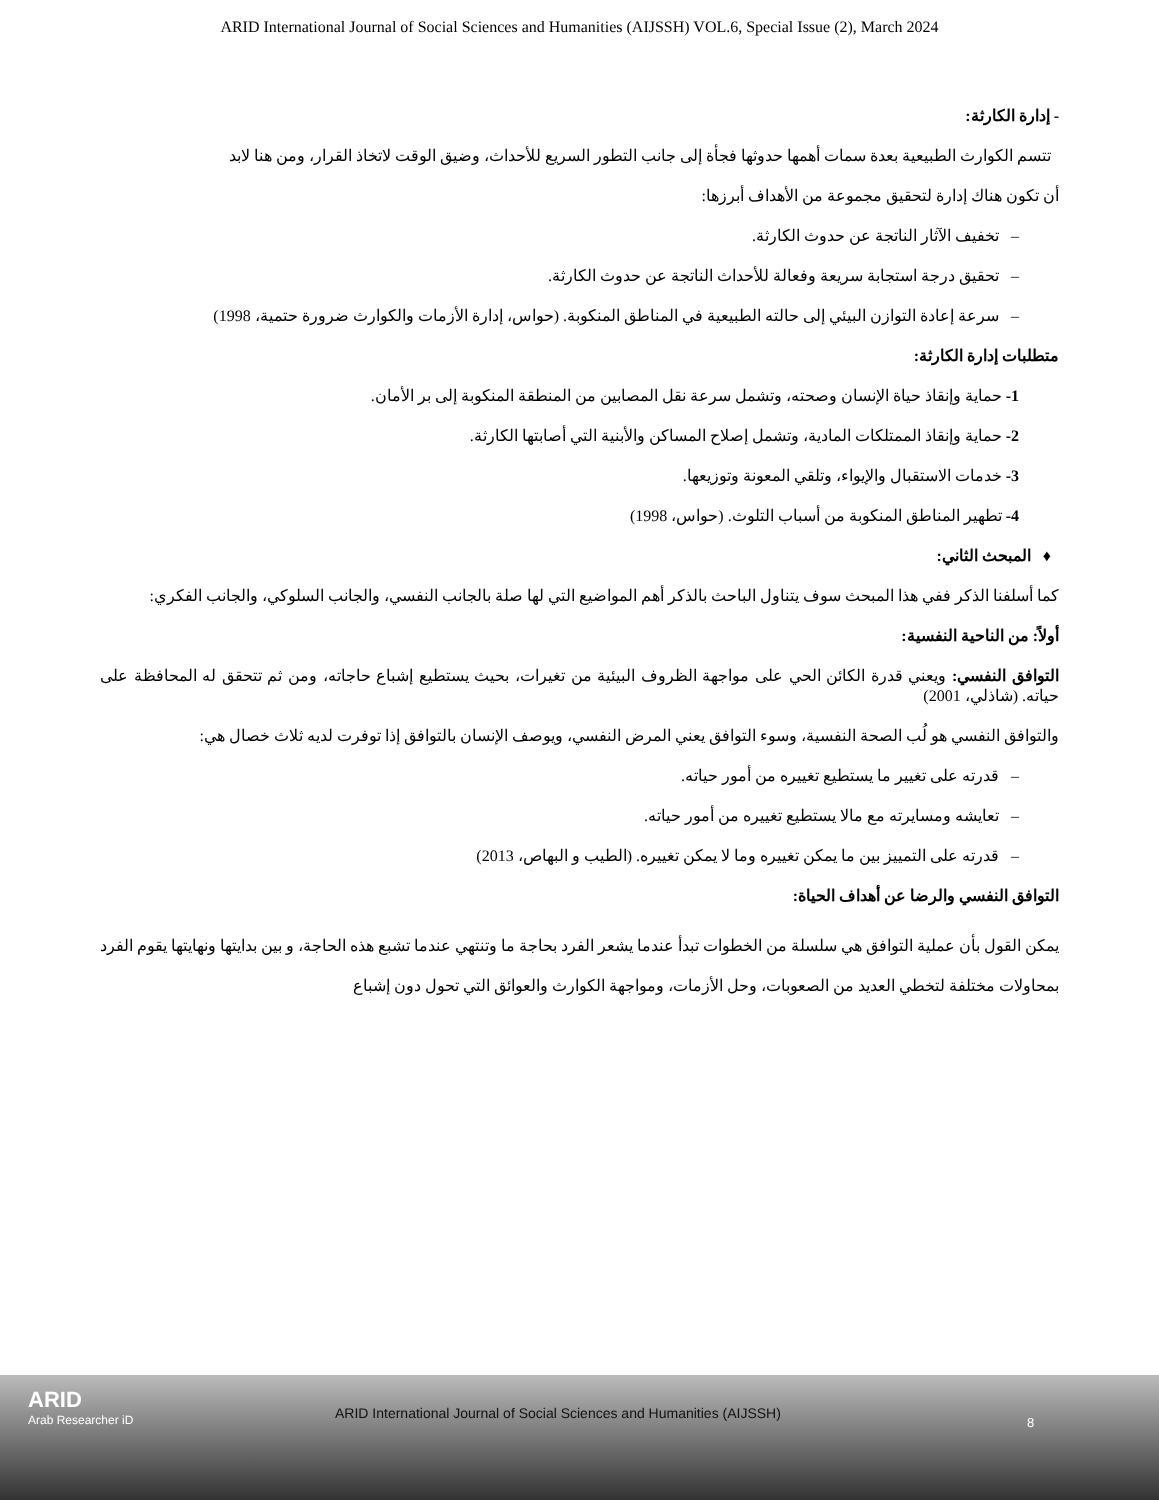ARID International Journal of Social Sciences and Humanities (AIJSSH) VOL.6, Special Issue (2), March 2024
- إدارة الكارثة:
تتسم الكوارث الطبيعية بعدة سمات أهمها حدوثها فجأة إلى جانب التطور السريع للأحداث، وضيق الوقت لاتخاذ القرار، ومن هنا لابد
أن تكون هناك إدارة لتحقيق مجموعة من الأهداف أبرزها:
– تخفيف الآثار الناتجة عن حدوث الكارثة.
– تحقيق درجة استجابة سريعة وفعالة للأحداث الناتجة عن حدوث الكارثة.
– سرعة إعادة التوازن البيئي إلى حالته الطبيعية في المناطق المنكوبة. (حواس، إدارة الأزمات والكوارث ضرورة حتمية، 1998)
متطلبات إدارة الكارثة:
1- حماية وإنقاذ حياة الإنسان وصحته، وتشمل سرعة نقل المصابين من المنطقة المنكوبة إلى بر الأمان.
2- حماية وإنقاذ الممتلكات المادية، وتشمل إصلاح المساكن والأبنية التي أصابتها الكارثة.
3- خدمات الاستقبال والإيواء، وتلقي المعونة وتوزيعها.
4- تطهير المناطق المنكوبة من أسباب التلوث. (حواس، 1998)
♦ المبحث الثاني:
كما أسلفنا الذكر ففي هذا المبحث سوف يتناول الباحث بالذكر أهم المواضيع التي لها صلة بالجانب النفسي، والجانب السلوكي، والجانب الفكري:
أولاً: من الناحية النفسية:
التوافق النفسي: ويعني قدرة الكائن الحي على مواجهة الظروف البيئية من تغيرات، بحيث يستطيع إشباع حاجاته، ومن ثم تتحقق له المحافظة على حياته. (شاذلي، 2001)
والتوافق النفسي هو لُب الصحة النفسية، وسوء التوافق يعني المرض النفسي، ويوصف الإنسان بالتوافق إذا توفرت لديه ثلاث خصال هي:
– قدرته على تغيير ما يستطيع تغييره من أمور حياته.
– تعايشه ومسايرته مع مالا يستطيع تغييره من أمور حياته.
– قدرته على التمييز بين ما يمكن تغييره وما لا يمكن تغييره. (الطيب و البهاص، 2013)
التوافق النفسي والرضا عن أهداف الحياة:
يمكن القول بأن عملية التوافق هي سلسلة من الخطوات تبدأ عندما يشعر الفرد بحاجة ما وتنتهي عندما تشبع هذه الحاجة، و بين بدايتها ونهايتها يقوم الفرد بمحاولات مختلفة لتخطي العديد من الصعوبات، وحل الأزمات، ومواجهة الكوارث والعوائق التي تحول دون إشباع
ARID
Arab Researcher iD
ARID International Journal of Social Sciences and Humanities (AIJSSH)
8